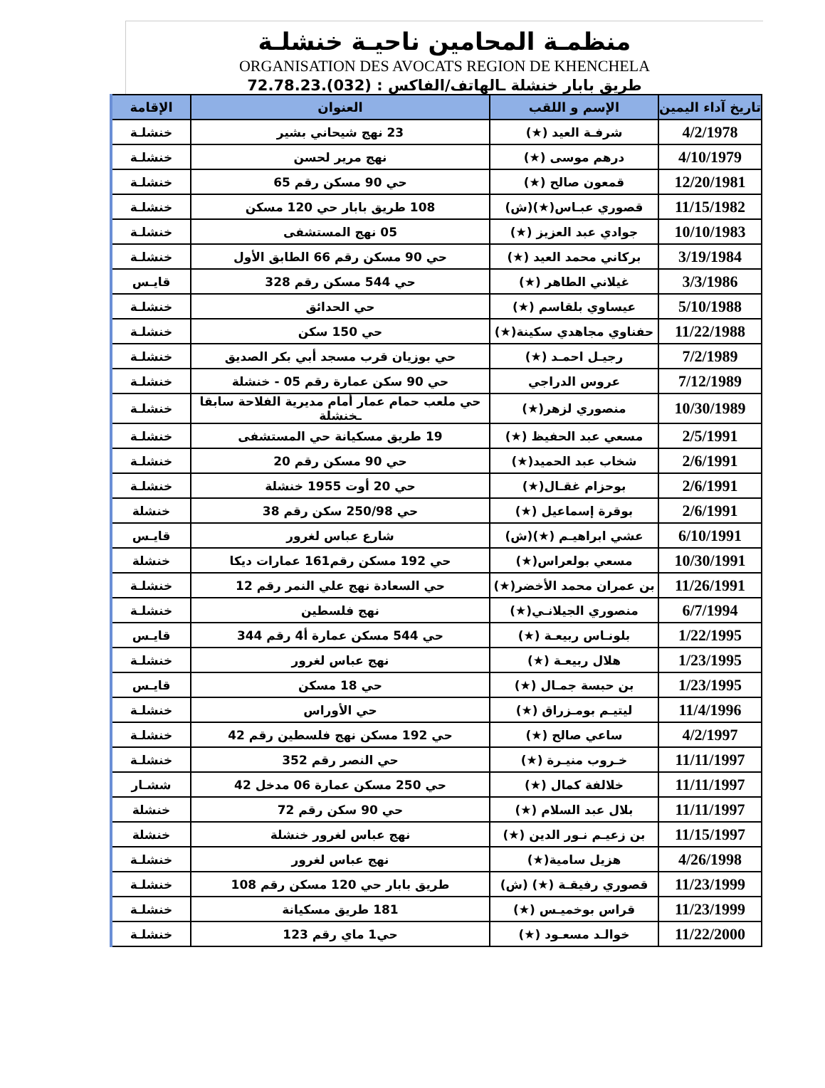منظمـة المحامين ناحيـة خنشلـة
ORGANISATION DES AVOCATS REGION DE KHENCHELA
طريق بابار خنشلة ـالهاتف/الفاكس : (032).72.78.23
| تاريخ آداء اليمين | الإسم و اللقب | العنوان | الإقامة |
| --- | --- | --- | --- |
| 4/2/1978 | شرفـة العيد (★) | 23 نهج شيحاني بشير | خنشلـة |
| 4/10/1979 | درهم موسى (★) | نهج مرير لحسن | خنشلـة |
| 12/20/1981 | قمعون صالح (★) | حي 90 مسكن رقم 65 | خنشلـة |
| 11/15/1982 | قصوري عبـاس(★)(ش) | 108 طريق بابار حي 120 مسكن | خنشلـة |
| 10/10/1983 | جوادي عبد العزيز (★) | 05 نهج المستشفى | خنشلـة |
| 3/19/1984 | بركاني محمد العيد (★) | حي 90 مسكن رقم 66 الطابق الأول | خنشلـة |
| 3/3/1986 | غيلاني الطاهر (★) | حي 544 مسكن رقم 328 | قايـس |
| 5/10/1988 | عيساوي بلقاسم (★) | حي الحدائق | خنشلـة |
| 11/22/1988 | حفناوي مجاهدي سكينة(★) | حي 150 سكن | خنشلـة |
| 7/2/1989 | رجيـل احمـد (★) | حي بوزيان قرب مسجد أبي بكر الصديق | خنشلـة |
| 7/12/1989 | عروس الدراجي | حي 90 سكن عمارة رقم 05 - خنشلة | خنشلـة |
| 10/30/1989 | منصوري لزهر(★) | حي ملعب حمام عمار أمام مديرية الفلاحة سابقا ـخنشلة | خنشلـة |
| 2/5/1991 | مسعي عبد الحفيظ (★) | 19 طريق مسكيانة حي المستشفى | خنشلـة |
| 2/6/1991 | شخاب عبد الحميد(★) | حي 90 مسكن رقم 20 | خنشلـة |
| 2/6/1991 | بوحزام غقـال(★) | حي 20 أوت 1955 خنشلة | خنشلـة |
| 2/6/1991 | بوقرة إسماعيل (★) | حي 250/98 سكن رقم 38 | خنشلة |
| 6/10/1991 | عشي ابراهيـم (★)(ش) | شارع عباس لغرور | قايـس |
| 10/30/1991 | مسعي بولعراس(★) | حي 192 مسكن رقم161 عمارات ديكا | خنشلة |
| 11/26/1991 | بن عمران محمد الأخضر(★) | حي السعادة نهج علي النمر رقم 12 | خنشلـة |
| 6/7/1994 | منصوري الجيلانـي(★) | نهج فلسطين | خنشلـة |
| 1/22/1995 | بلونـاس ربيعـة (★) | حي 544 مسكن عمارة أ4 رقم 344 | قايـس |
| 1/23/1995 | هلال ربيعـة (★) | نهج عباس لغرور | خنشلـة |
| 1/23/1995 | بن حبسة جمـال (★) | حي 18 مسكن | قايـس |
| 11/4/1996 | ليتيـم بومـزراق (★) | حي الأوراس | خنشلـة |
| 4/2/1997 | ساعي صالح (★) | حي 192 مسكن نهج فلسطين رقم 42 | خنشلـة |
| 11/11/1997 | خـروب منيـرة (★) | حي النصر رقم 352 | خنشلـة |
| 11/11/1997 | خلالفة كمال (★) | حي 250 مسكن عمارة 06 مدخل 42 | ششـار |
| 11/11/1997 | بلال عبد السلام (★) | حي 90 سكن رقم 72 | خنشلة |
| 11/15/1997 | بن زعيـم نـور الدين (★) | نهج عباس لغرور خنشلة | خنشلة |
| 4/26/1998 | هزيل سامية(★) | نهج عباس لغرور | خنشلـة |
| 11/23/1999 | قصوري رفيقـة (★) (ش) | طريق بابار حي 120 مسكن رقم 108 | خنشلـة |
| 11/23/1999 | قراس بوخميـس (★) | 181 طريق مسكيانة | خنشلـة |
| 11/22/2000 | خوالـد مسعـود (★) | حي1 ماي رقم 123 | خنشلـة |